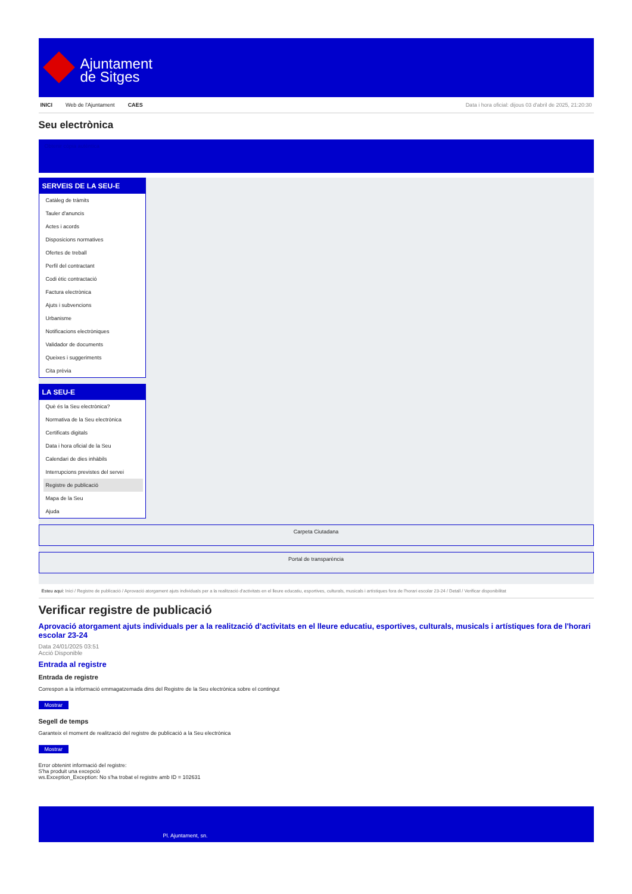Ajuntament
de Sitges
INICI Web de l'Ajuntament CAES Data i hora oficial: dijous 03 d'abril de 2025, 21:20:30
Seu electrònica
Obtenir còpia autèntica
SERVEIS DE LA SEU-E
Catàleg de tràmits
Tauler d'anuncis
Actes i acords
Disposicions normatives
Ofertes de treball
Perfil del contractant
Codi ètic contractació
Factura electrònica
Ajuts i subvencions
Urbanisme
Notificacions electròniques
Validador de documents
Queixes i suggeriments
Cita prèvia
LA SEU-E
Què és la Seu electrònica?
Normativa de la Seu electrònica
Certificats digitals
Data i hora oficial de la Seu
Calendari de dies inhàbils
Interrupcions previstes del servei
Registre de publicació
Mapa de la Seu
Ajuda
Carpeta Ciutadana
Portal de transparència
Esteu aquí: Inici / Registre de publicació / Aprovació atorgament ajuts individuals per a la realització d'activitats en el lleure educatiu, esportives, culturals, musicals i artístiques fora de l'horari escolar 23-24 / Detall / Verificar disponibilitat
Verificar registre de publicació
Aprovació atorgament ajuts individuals per a la realització d’activitats en el lleure educatiu, esportives, culturals, musicals i artístiques fora de l'horari escolar 23-24
Data 24/01/2025 03:51
Acció Disponible
Entrada al registre
Entrada de registre
Correspon a la informació emmagatzemada dins del Registre de la Seu electrònica sobre el contingut
Mostrar
Segell de temps
Garanteix el moment de realització del registre de publicació a la Seu electrònica
Mostrar
Error obtenint informació del registre:
S'ha produit una excepció
ws.Exception_Exception: No s'ha trobat el registre amb ID = 102631
Pl. Ajuntament, sn.